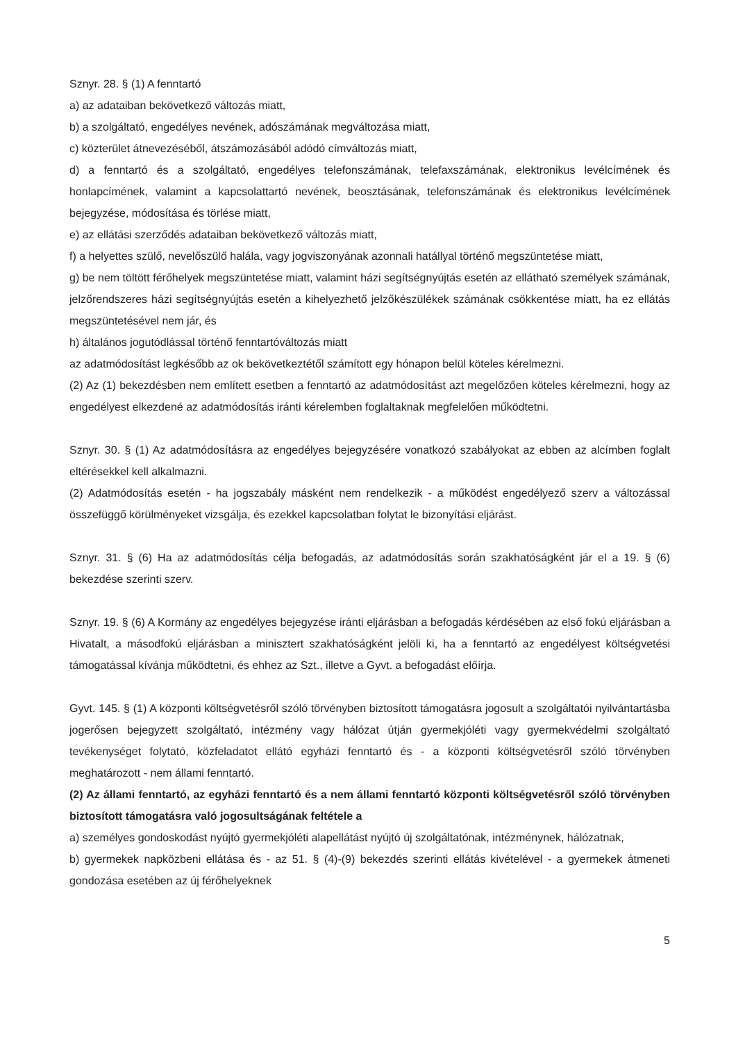Sznyr. 28. § (1) A fenntartó
a) az adataiban bekövetkező változás miatt,
b) a szolgáltató, engedélyes nevének, adószámának megváltozása miatt,
c) közterület átnevezéséből, átszámozásából adódó címváltozás miatt,
d) a fenntartó és a szolgáltató, engedélyes telefonszámának, telefaxszámának, elektronikus levélcímének és honlapcímének, valamint a kapcsolattartó nevének, beosztásának, telefonszámának és elektronikus levélcímének bejegyzése, módosítása és törlése miatt,
e) az ellátási szerződés adataiban bekövetkező változás miatt,
f) a helyettes szülő, nevelőszülő halála, vagy jogviszonyának azonnali hatállyal történő megszüntetése miatt,
g) be nem töltött férőhelyek megszüntetése miatt, valamint házi segítségnyújtás esetén az ellátható személyek számának, jelzőrendszeres házi segítségnyújtás esetén a kihelyezhető jelzőkészülékek számának csökkentése miatt, ha ez ellátás megszüntetésével nem jár, és
h) általános jogutódlással történő fenntartóváltozás miatt
az adatmódosítást legkésőbb az ok bekövetkeztétől számított egy hónapon belül köteles kérelmezni.
(2) Az (1) bekezdésben nem említett esetben a fenntartó az adatmódosítást azt megelőzően köteles kérelmezni, hogy az engedélyest elkezdené az adatmódosítás iránti kérelemben foglaltaknak megfelelően működtetni.
Sznyr. 30. § (1) Az adatmódosításra az engedélyes bejegyzésére vonatkozó szabályokat az ebben az alcímben foglalt eltérésekkel kell alkalmazni.
(2) Adatmódosítás esetén - ha jogszabály másként nem rendelkezik - a működést engedélyező szerv a változással összefüggő körülményeket vizsgálja, és ezekkel kapcsolatban folytat le bizonyítási eljárást.
Sznyr. 31. § (6) Ha az adatmódosítás célja befogadás, az adatmódosítás során szakhatóságként jár el a 19. § (6) bekezdése szerinti szerv.
Sznyr. 19. § (6) A Kormány az engedélyes bejegyzése iránti eljárásban a befogadás kérdésében az első fokú eljárásban a Hivatalt, a másodfokú eljárásban a minisztert szakhatóságként jelöli ki, ha a fenntartó az engedélyest költségvetési támogatással kívánja működtetni, és ehhez az Szt., illetve a Gyvt. a befogadást előírja.
Gyvt. 145. § (1) A központi költségvetésről szóló törvényben biztosított támogatásra jogosult a szolgáltatói nyilvántartásba jogerősen bejegyzett szolgáltató, intézmény vagy hálózat útján gyermekjóléti vagy gyermekvédelmi szolgáltató tevékenységet folytató, közfeladatot ellátó egyházi fenntartó és - a központi költségvetésről szóló törvényben meghatározott - nem állami fenntartó.
(2) Az állami fenntartó, az egyházi fenntartó és a nem állami fenntartó központi költségvetésről szóló törvényben biztosított támogatásra való jogosultságának feltétele a
a) személyes gondoskodást nyújtó gyermekjóléti alapellátást nyújtó új szolgáltatónak, intézménynek, hálózatnak,
b) gyermekek napközbeni ellátása és - az 51. § (4)-(9) bekezdés szerinti ellátás kivételével - a gyermekek átmeneti gondozása esetében az új férőhelyeknek
5